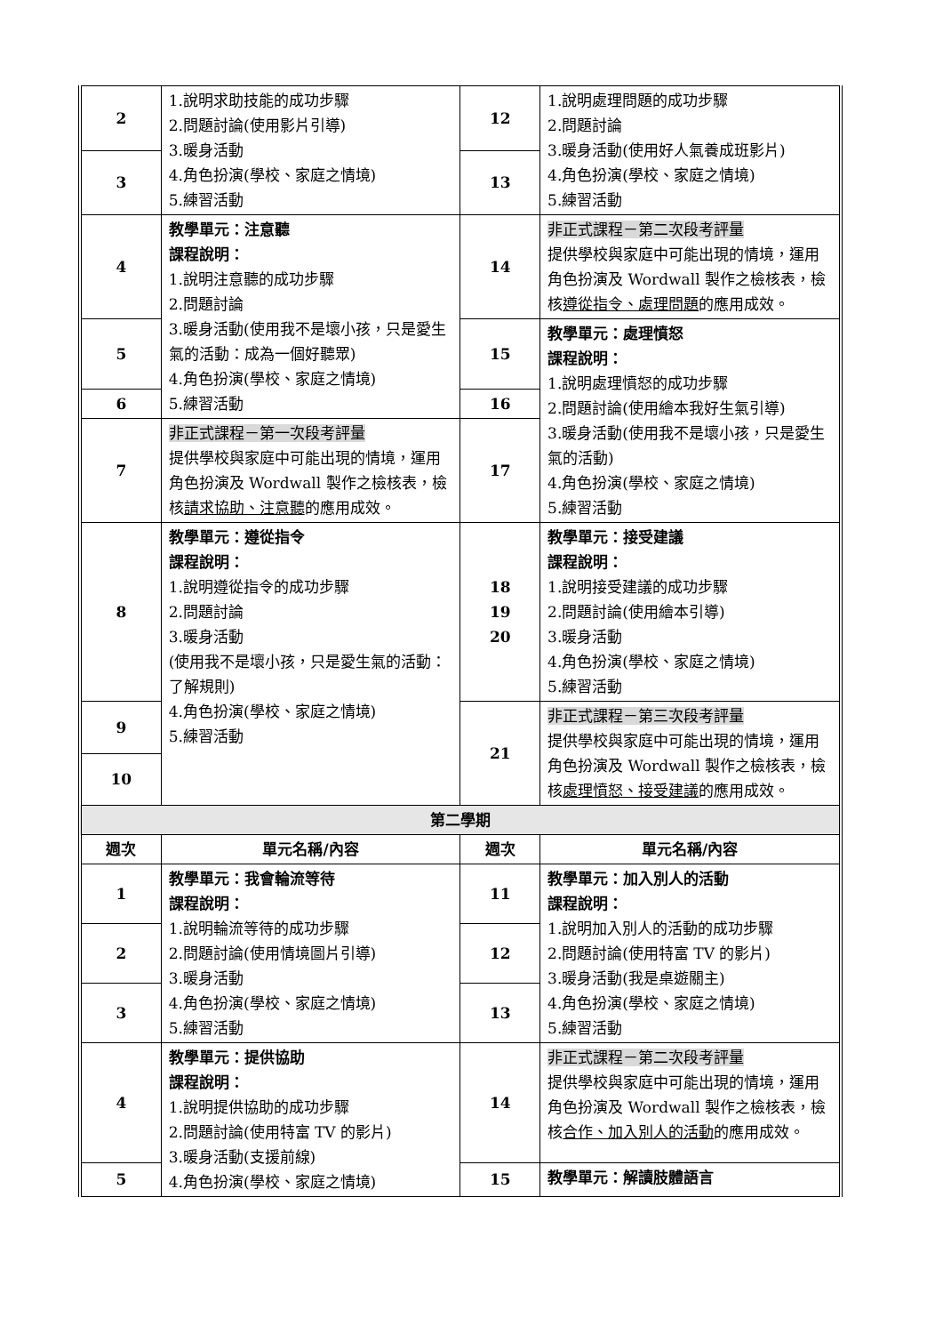| 2 | 1.說明求助技能的成功步驟 2.問題討論(使用影片引導) 3.暖身活動 4.角色扮演(學校、家庭之情境) 5.練習活動 | 12 | 1.說明處理問題的成功步驟 2.問題討論 3.暖身活動(使用好人氣養成班影片) 4.角色扮演(學校、家庭之情境) 5.練習活動 |
| 3 | | 13 | |
| 4 | 教學單元：注意聽 課程說明： 1.說明注意聽的成功步驟 2.問題討論 3.暖身活動(使用我不是壞小孩，只是愛生氣的活動：成為一個好聽眾) 4.角色扮演(學校、家庭之情境) 5.練習活動 | 14 | 非正式課程－第二次段考評量 提供學校與家庭中可能出現的情境，運用角色扮演及 Wordwall 製作之檢核表，檢核 遵從指令、處理問題 的應用成效。 |
| 5 | | 15 | 教學單元：處理憤怒 課程說明： 1.說明處理憤怒的成功步驟 2.問題討論(使用繪本我好生氣引導) 3.暖身活動(使用我不是壞小孩，只是愛生氣的活動) 4.角色扮演(學校、家庭之情境) 5.練習活動 |
| 6 | | 16 | |
| 7 | 非正式課程－第一次段考評量 提供學校與家庭中可能出現的情境，運用角色扮演及 Wordwall 製作之檢核表，檢核 請求協助、注意聽 的應用成效。 | 17 | |
| 8 | 教學單元：遵從指令 課程說明： 1.說明遵從指令的成功步驟 2.問題討論 3.暖身活動 (使用我不是壞小孩，只是愛生氣的活動：了解規則) 4.角色扮演(學校、家庭之情境) 5.練習活動 | 18 19 20 | 教學單元：接受建議 課程說明： 1.說明接受建議的成功步驟 2.問題討論(使用繪本引導) 3.暖身活動 4.角色扮演(學校、家庭之情境) 5.練習活動 |
| 9 | | 21 | 非正式課程－第三次段考評量 提供學校與家庭中可能出現的情境，運用角色扮演及 Wordwall 製作之檢核表，檢核 處理憤怒、接受建議 的應用成效。 |
| 10 | | | |
| 第二學期 | | | |
| 週次 | 單元名稱/內容 | 週次 | 單元名稱/內容 |
| 1 | 教學單元：我會輪流等待 課程說明： 1.說明輪流等待的成功步驟 2.問題討論(使用情境圖片引導) 3.暖身活動 4.角色扮演(學校、家庭之情境) 5.練習活動 | 11 | 教學單元：加入別人的活動 課程說明： 1.說明加入別人的活動的成功步驟 2.問題討論(使用特富 TV 的影片) 3.暖身活動(我是桌遊關主) 4.角色扮演(學校、家庭之情境) 5.練習活動 |
| 2 | | 12 | |
| 3 | | 13 | |
| 4 | 教學單元：提供協助 課程說明： 1.說明提供協助的成功步驟 2.問題討論(使用特富 TV 的影片) 3.暖身活動(支援前線) 4.角色扮演(學校、家庭之情境) | 14 | 非正式課程－第二次段考評量 提供學校與家庭中可能出現的情境，運用角色扮演及 Wordwall 製作之檢核表，檢核 合作、加入別人的活動 的應用成效。 |
| 5 | | 15 | 教學單元：解讀肢體語言 |